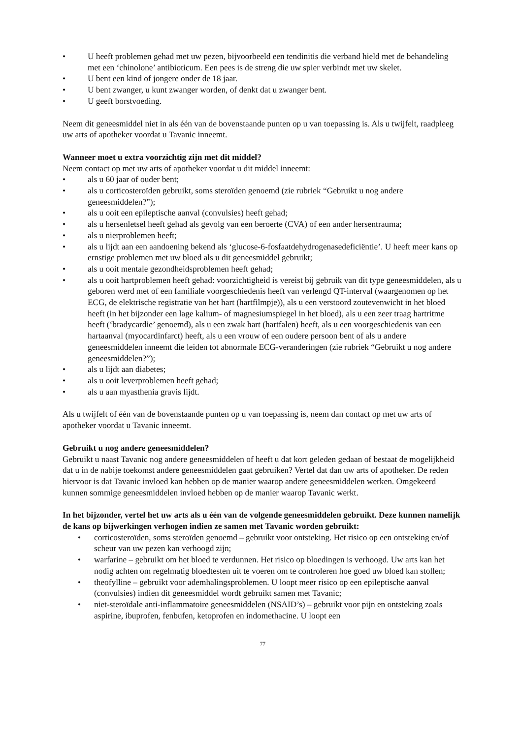• U heeft problemen gehad met uw pezen, bijvoorbeeld een tendinitis die verband hield met de behandeling met een ‘chinolone’ antibioticum. Een pees is de streng die uw spier verbindt met uw skelet.
• U bent een kind of jongere onder de 18 jaar.
• U bent zwanger, u kunt zwanger worden, of denkt dat u zwanger bent.
• U geeft borstvoeding.
Neem dit geneesmiddel niet in als één van de bovenstaande punten op u van toepassing is. Als u twijfelt, raadpleeg uw arts of apotheker voordat u Tavanic inneemt.
Wanneer moet u extra voorzichtig zijn met dit middel?
Neem contact op met uw arts of apotheker voordat u dit middel inneemt:
• als u 60 jaar of ouder bent;
• als u corticosteroïden gebruikt, soms steroïden genoemd (zie rubriek “Gebruikt u nog andere geneesmiddelen?”);
• als u ooit een epileptische aanval (convulsies) heeft gehad;
• als u hersenletsel heeft gehad als gevolg van een beroerte (CVA) of een ander hersentrauma;
• als u nierproblemen heeft;
• als u lijdt aan een aandoening bekend als ‘glucose-6-fosfaatdehydrogenasedeficiëntie’. U heeft meer kans op ernstige problemen met uw bloed als u dit geneesmiddel gebruikt;
• als u ooit mentale gezondheidsproblemen heeft gehad;
• als u ooit hartproblemen heeft gehad: voorzichtigheid is vereist bij gebruik van dit type geneesmiddelen, als u geboren werd met of een familiale voorgeschiedenis heeft van verlengd QT-interval (waargenomen op het ECG, de elektrische registratie van het hart (hartfilmpje)), als u een verstoord zoutevenwicht in het bloed heeft (in het bijzonder een lage kalium- of magnesiumspiegel in het bloed), als u een zeer traag hartritme heeft (‘bradycardie’ genoemd), als u een zwak hart (hartfalen) heeft, als u een voorgeschiedenis van een hartaanval (myocardinfarct) heeft, als u een vrouw of een oudere persoon bent of als u andere geneesmiddelen inneemt die leiden tot abnormale ECG-veranderingen (zie rubriek “Gebruikt u nog andere geneesmiddelen?”);
• als u lijdt aan diabetes;
• als u ooit leverproblemen heeft gehad;
• als u aan myasthenia gravis lijdt.
Als u twijfelt of één van de bovenstaande punten op u van toepassing is, neem dan contact op met uw arts of apotheker voordat u Tavanic inneemt.
Gebruikt u nog andere geneesmiddelen?
Gebruikt u naast Tavanic nog andere geneesmiddelen of heeft u dat kort geleden gedaan of bestaat de mogelijkheid dat u in de nabije toekomst andere geneesmiddelen gaat gebruiken? Vertel dat dan uw arts of apotheker. De reden hiervoor is dat Tavanic invloed kan hebben op de manier waarop andere geneesmiddelen werken. Omgekeerd kunnen sommige geneesmiddelen invloed hebben op de manier waarop Tavanic werkt.
In het bijzonder, vertel het uw arts als u één van de volgende geneesmiddelen gebruikt. Deze kunnen namelijk de kans op bijwerkingen verhogen indien ze samen met Tavanic worden gebruikt:
• corticosteroïden, soms steroïden genoemd – gebruikt voor ontsteking. Het risico op een ontsteking en/of scheur van uw pezen kan verhoogd zijn;
• warfarine – gebruikt om het bloed te verdunnen. Het risico op bloedingen is verhoogd. Uw arts kan het nodig achten om regelmatig bloedtesten uit te voeren om te controleren hoe goed uw bloed kan stollen;
• theofylline – gebruikt voor ademhalingsproblemen. U loopt meer risico op een epileptische aanval (convulsies) indien dit geneesmiddel wordt gebruikt samen met Tavanic;
• niet-steroïdale anti-inflammatoire geneesmiddelen (NSAID’s) – gebruikt voor pijn en ontsteking zoals aspirine, ibuprofen, fenbufen, ketoprofen en indomethacine. U loopt een
77